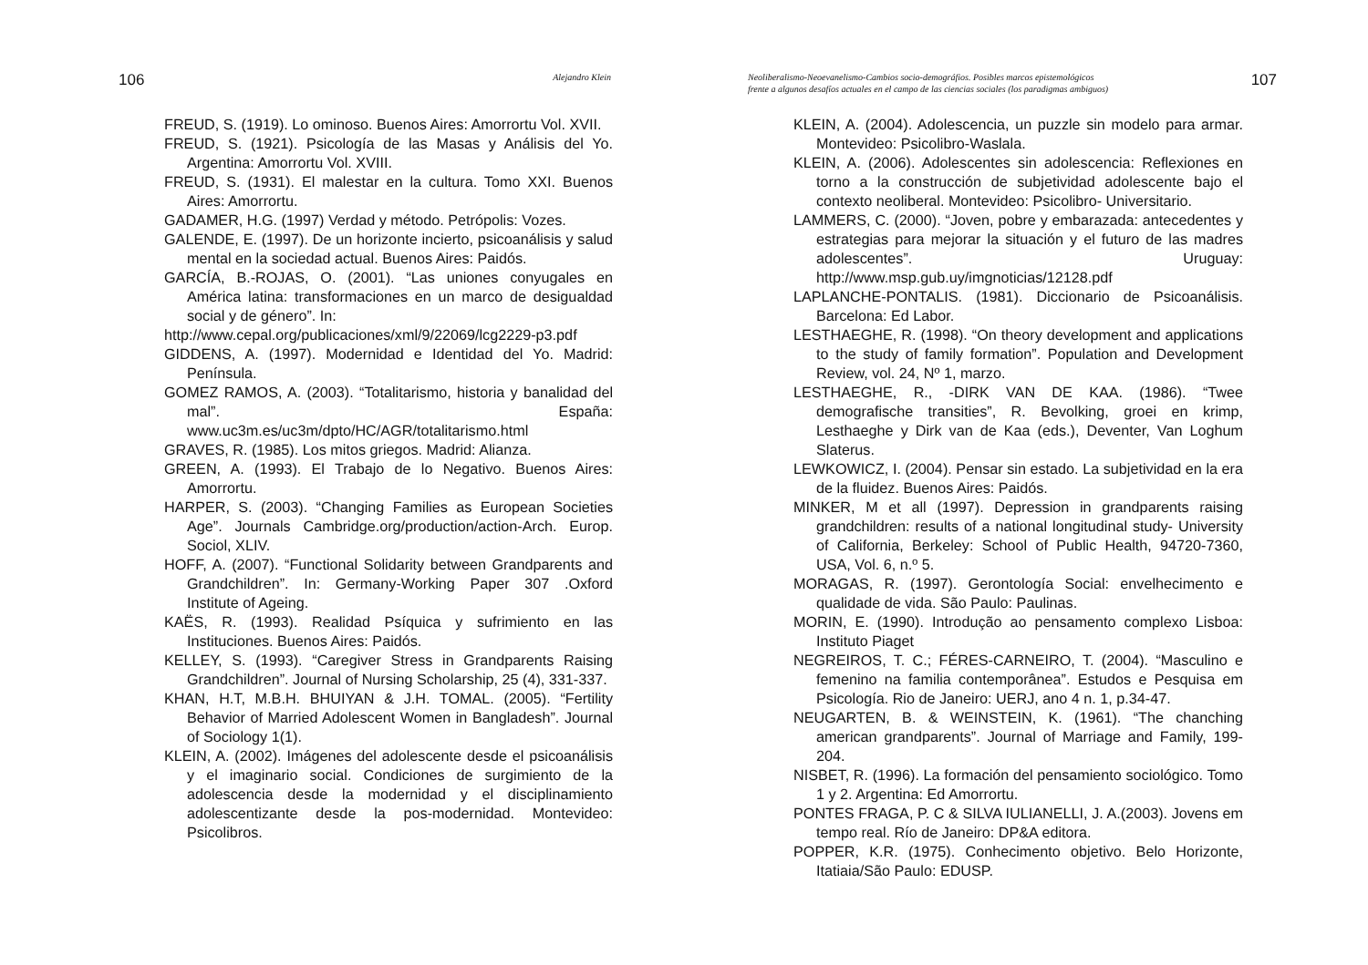106 Alejandro Klein
FREUD, S. (1919). Lo ominoso. Buenos Aires: Amorrortu Vol. XVII.
FREUD, S. (1921). Psicología de las Masas y Análisis del Yo. Argentina: Amorrortu Vol. XVIII.
FREUD, S. (1931). El malestar en la cultura. Tomo XXI. Buenos Aires: Amorrortu.
GADAMER, H.G. (1997) Verdad y método. Petrópolis: Vozes.
GALENDE, E. (1997). De un horizonte incierto, psicoanálisis y salud mental en la sociedad actual. Buenos Aires: Paidós.
GARCÍA, B.-ROJAS, O. (2001). “Las uniones conyugales en América latina: transformaciones en un marco de desigualdad social y de género”. In:
http://www.cepal.org/publicaciones/xml/9/22069/lcg2229-p3.pdf
GIDDENS, A. (1997). Modernidad e Identidad del Yo. Madrid: Península.
GOMEZ RAMOS, A. (2003). “Totalitarismo, historia y banalidad del mal”. España: www.uc3m.es/uc3m/dpto/HC/AGR/totalitarismo.html
GRAVES, R. (1985). Los mitos griegos. Madrid: Alianza.
GREEN, A. (1993). El Trabajo de lo Negativo. Buenos Aires: Amorrortu.
HARPER, S. (2003). “Changing Families as European Societies Age”. Journals Cambridge.org/production/action-Arch. Europ. Sociol, XLIV.
HOFF, A. (2007). “Functional Solidarity between Grandparents and Grandchildren”. In: Germany-Working Paper 307 .Oxford Institute of Ageing.
KAËS, R. (1993). Realidad Psíquica y sufrimiento en las Instituciones. Buenos Aires: Paidós.
KELLEY, S. (1993). “Caregiver Stress in Grandparents Raising Grandchildren”. Journal of Nursing Scholarship, 25 (4), 331-337.
KHAN, H.T, M.B.H. BHUIYAN & J.H. TOMAL. (2005). “Fertility Behavior of Married Adolescent Women in Bangladesh”. Journal of Sociology 1(1).
KLEIN, A. (2002). Imágenes del adolescente desde el psicoanálisis y el imaginario social. Condiciones de surgimiento de la adolescencia desde la modernidad y el disciplinamiento adolescentizante desde la pos-modernidad. Montevideo: Psicolibros.
Neoliberalismo-Neoevanelismo-Cambios socio-demográfios. Posibles marcos epistemológicos
frente a algunos desafíos actuales en el campo de las ciencias sociales (los paradigmas ambiguos) 107
KLEIN, A. (2004). Adolescencia, un puzzle sin modelo para armar. Montevideo: Psicolibro-Waslala.
KLEIN, A. (2006). Adolescentes sin adolescencia: Reflexiones en torno a la construcción de subjetividad adolescente bajo el contexto neoliberal. Montevideo: Psicolibro- Universitario.
LAMMERS, C. (2000). “Joven, pobre y embarazada: antecedentes y estrategias para mejorar la situación y el futuro de las madres adolescentes”. Uruguay: http://www.msp.gub.uy/imgnoticias/12128.pdf
LAPLANCHE-PONTALIS. (1981). Diccionario de Psicoanálisis. Barcelona: Ed Labor.
LESTHAEGHE, R. (1998). “On theory development and applications to the study of family formation”. Population and Development Review, vol. 24, Nº 1, marzo.
LESTHAEGHE, R., -DIRK VAN DE KAA. (1986). “Twee demografische transities”, R. Bevolking, groei en krimp, Lesthaeghe y Dirk van de Kaa (eds.), Deventer, Van Loghum Slaterus.
LEWKOWICZ, I. (2004). Pensar sin estado. La subjetividad en la era de la fluidez. Buenos Aires: Paidós.
MINKER, M et all (1997). Depression in grandparents raising grandchildren: results of a national longitudinal study- University of California, Berkeley: School of Public Health, 94720-7360, USA, Vol. 6, n.º 5.
MORAGAS, R. (1997). Gerontología Social: envelhecimento e qualidade de vida. São Paulo: Paulinas.
MORIN, E. (1990). Introdução ao pensamento complexo Lisboa: Instituto Piaget
NEGREIROS, T. C.; FÉRES-CARNEIRO, T. (2004). “Masculino e femenino na familia contemporânea”. Estudos e Pesquisa em Psicología. Rio de Janeiro: UERJ, ano 4 n. 1, p.34-47.
NEUGARTEN, B. & WEINSTEIN, K. (1961). “The chanching american grandparents”. Journal of Marriage and Family, 199-204.
NISBET, R. (1996). La formación del pensamiento sociológico. Tomo 1 y 2. Argentina: Ed Amorrortu.
PONTES FRAGA, P. C & SILVA IULIANELLI, J. A.(2003). Jovens em tempo real. Río de Janeiro: DP&A editora.
POPPER, K.R. (1975). Conhecimento objetivo. Belo Horizonte, Itatiaia/São Paulo: EDUSP.